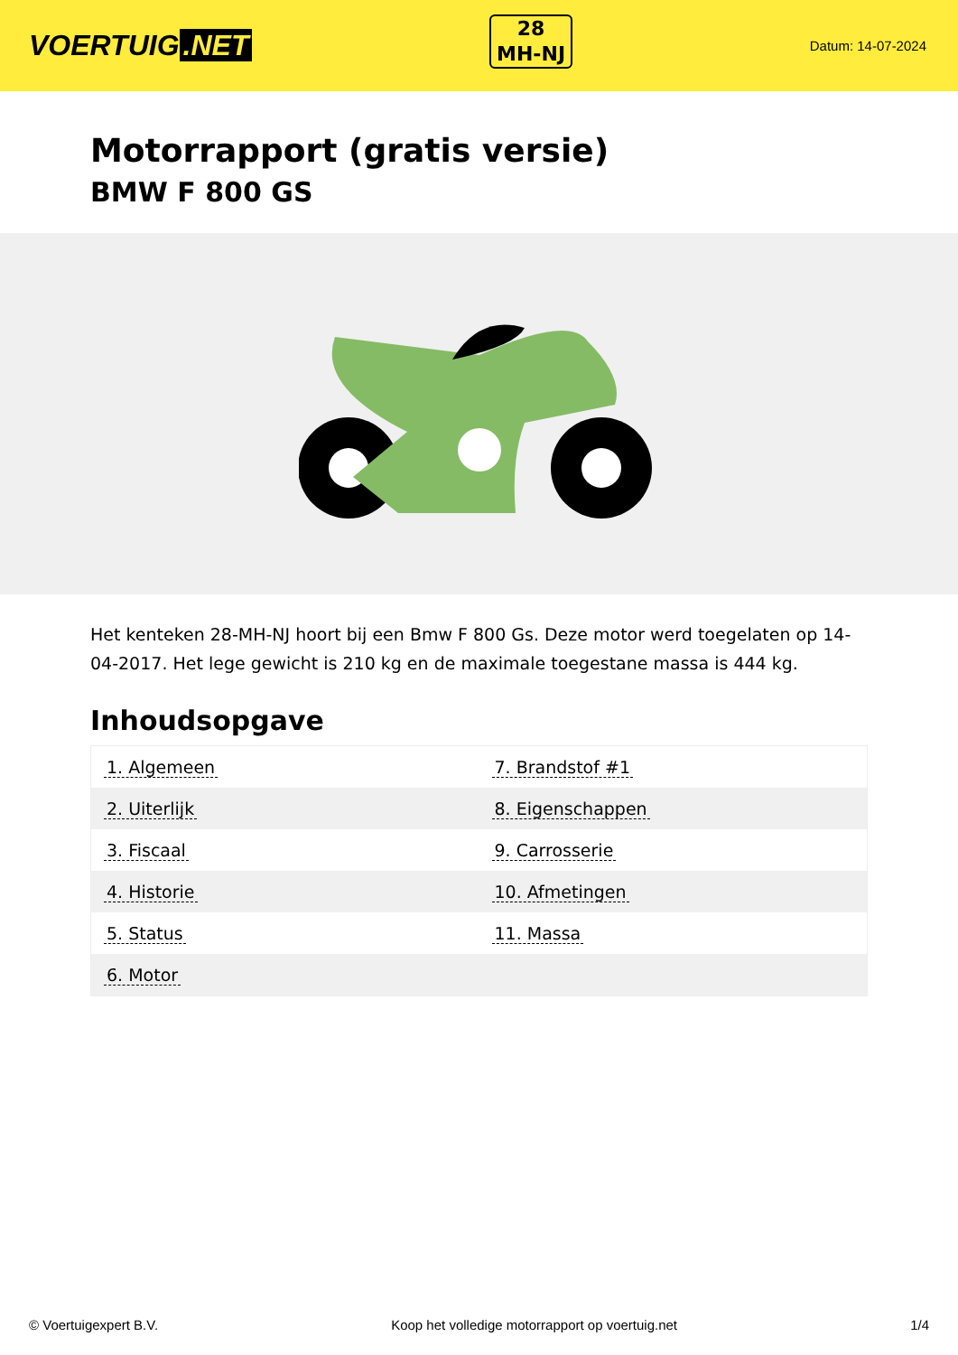VOERTUIG.NET
28
MH-NJ
Datum: 14-07-2024
Motorrapport (gratis versie)
BMW F 800 GS
Het kenteken 28-MH-NJ hoort bij een Bmw F 800 Gs. Deze motor werd toegelaten op 14-04-2017. Het lege gewicht is 210 kg en de maximale toegestane massa is 444 kg.
Inhoudsopgave
| 1. Algemeen | 7. Brandstof #1 |
| 2. Uiterlijk | 8. Eigenschappen |
| 3. Fiscaal | 9. Carrosserie |
| 4. Historie | 10. Afmetingen |
| 5. Status | 11. Massa |
| 6. Motor | |
© Voertuigexpert B.V. Koop het volledige motorrapport op voertuig.net 1/4